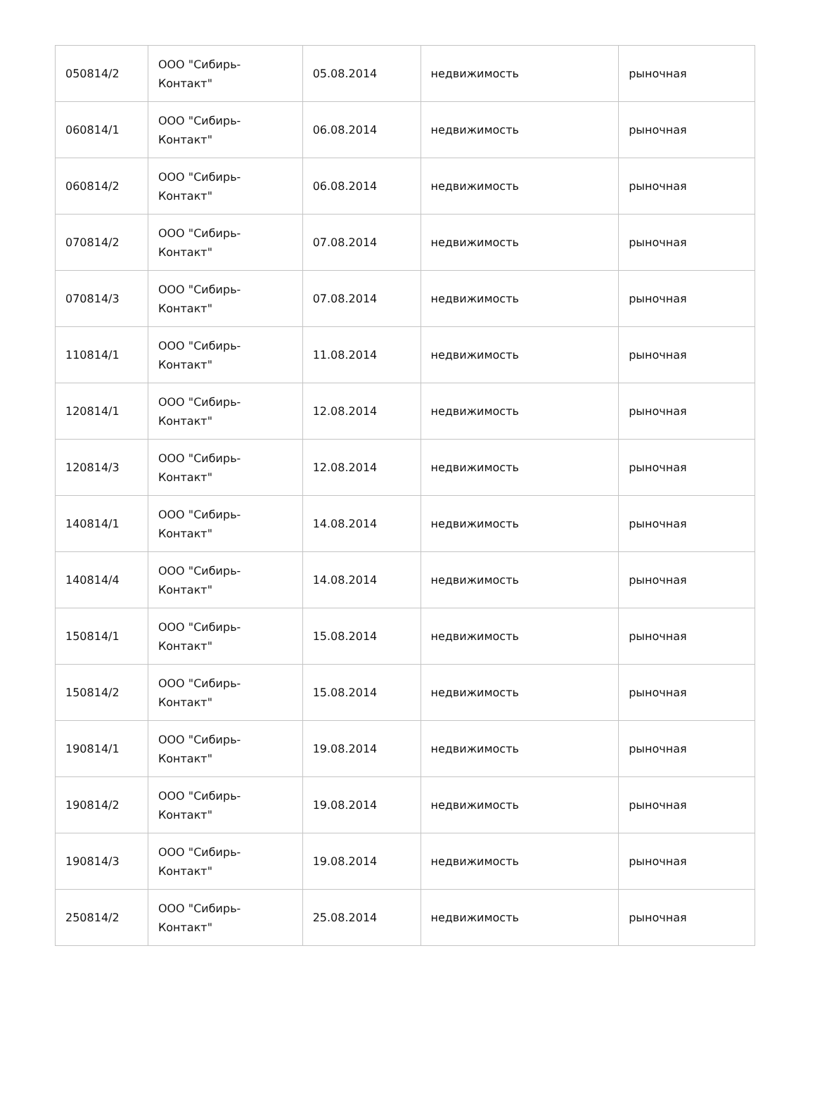| 050814/2 | ООО "Сибирь- Контакт" | 05.08.2014 | недвижимость | рыночная |
| 060814/1 | ООО "Сибирь- Контакт" | 06.08.2014 | недвижимость | рыночная |
| 060814/2 | ООО "Сибирь- Контакт" | 06.08.2014 | недвижимость | рыночная |
| 070814/2 | ООО "Сибирь- Контакт" | 07.08.2014 | недвижимость | рыночная |
| 070814/3 | ООО "Сибирь- Контакт" | 07.08.2014 | недвижимость | рыночная |
| 110814/1 | ООО "Сибирь- Контакт" | 11.08.2014 | недвижимость | рыночная |
| 120814/1 | ООО "Сибирь- Контакт" | 12.08.2014 | недвижимость | рыночная |
| 120814/3 | ООО "Сибирь- Контакт" | 12.08.2014 | недвижимость | рыночная |
| 140814/1 | ООО "Сибирь- Контакт" | 14.08.2014 | недвижимость | рыночная |
| 140814/4 | ООО "Сибирь- Контакт" | 14.08.2014 | недвижимость | рыночная |
| 150814/1 | ООО "Сибирь- Контакт" | 15.08.2014 | недвижимость | рыночная |
| 150814/2 | ООО "Сибирь- Контакт" | 15.08.2014 | недвижимость | рыночная |
| 190814/1 | ООО "Сибирь- Контакт" | 19.08.2014 | недвижимость | рыночная |
| 190814/2 | ООО "Сибирь- Контакт" | 19.08.2014 | недвижимость | рыночная |
| 190814/3 | ООО "Сибирь- Контакт" | 19.08.2014 | недвижимость | рыночная |
| 250814/2 | ООО "Сибирь- Контакт" | 25.08.2014 | недвижимость | рыночная |